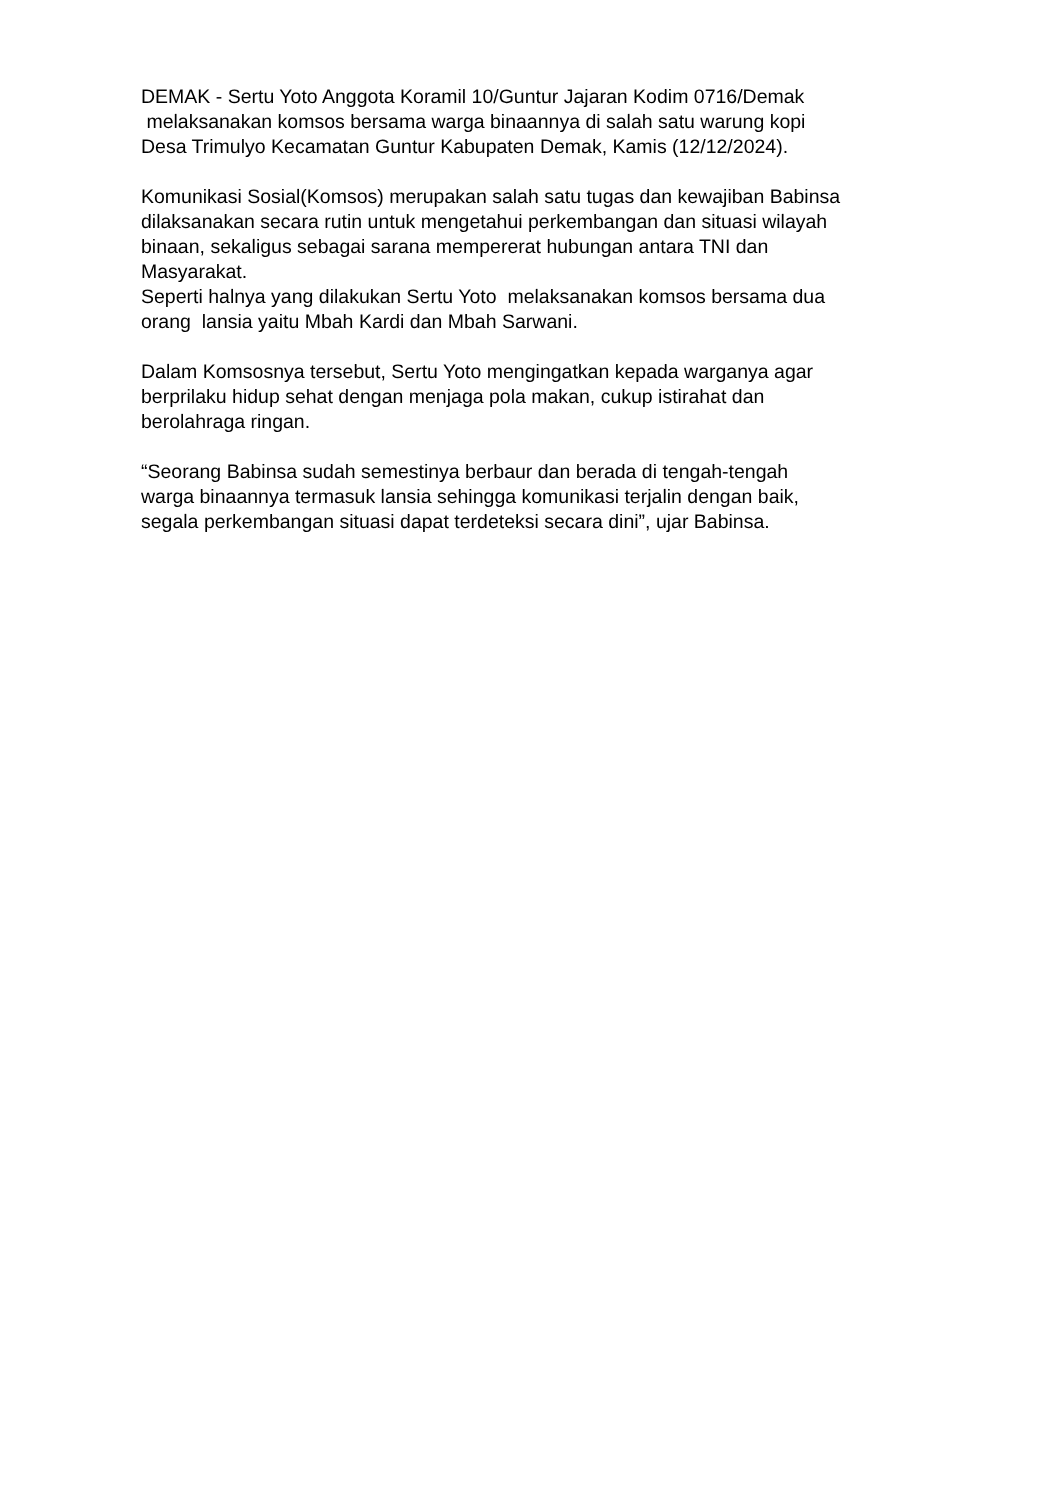DEMAK - Sertu Yoto Anggota Koramil 10/Guntur Jajaran Kodim 0716/Demak
melaksanakan komsos bersama warga binaannya di salah satu warung kopi
Desa Trimulyo Kecamatan Guntur Kabupaten Demak, Kamis (12/12/2024).
Komunikasi Sosial(Komsos) merupakan salah satu tugas dan kewajiban Babinsa
dilaksanakan secara rutin untuk mengetahui perkembangan dan situasi wilayah
binaan, sekaligus sebagai sarana mempererat hubungan antara TNI dan
Masyarakat.
Seperti halnya yang dilakukan Sertu Yoto melaksanakan komsos bersama dua
orang lansia yaitu Mbah Kardi dan Mbah Sarwani.
Dalam Komsosnya tersebut, Sertu Yoto mengingatkan kepada warganya agar
berprilaku hidup sehat dengan menjaga pola makan, cukup istirahat dan
berolahraga ringan.
“Seorang Babinsa sudah semestinya berbaur dan berada di tengah-tengah
warga binaannya termasuk lansia sehingga komunikasi terjalin dengan baik,
segala perkembangan situasi dapat terdeteksi secara dini”, ujar Babinsa.